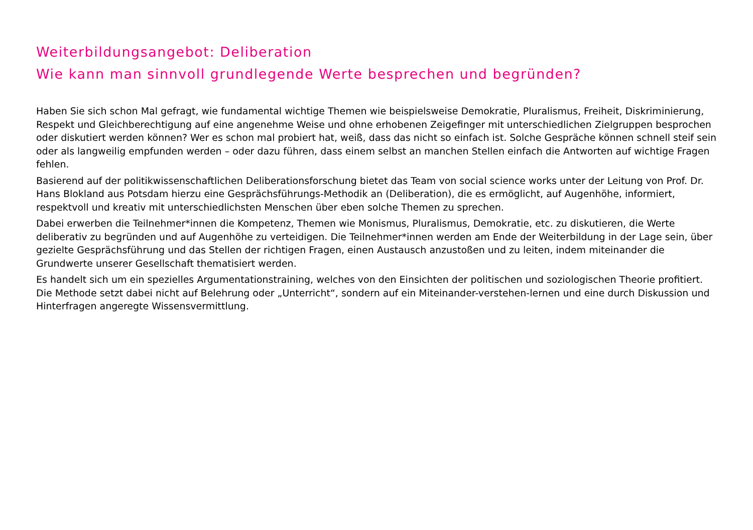Weiterbildungsangebot: Deliberation
Wie kann man sinnvoll grundlegende Werte besprechen und begründen?
Haben Sie sich schon Mal gefragt, wie fundamental wichtige Themen wie beispielsweise Demokratie, Pluralismus, Freiheit, Diskriminierung, Respekt und Gleichberechtigung auf eine angenehme Weise und ohne erhobenen Zeigefinger mit unterschiedlichen Zielgruppen besprochen oder diskutiert werden können? Wer es schon mal probiert hat, weiß, dass das nicht so einfach ist. Solche Gespräche können schnell steif sein oder als langweilig empfunden werden – oder dazu führen, dass einem selbst an manchen Stellen einfach die Antworten auf wichtige Fragen fehlen.
Basierend auf der politikwissenschaftlichen Deliberationsforschung bietet das Team von social science works unter der Leitung von Prof. Dr. Hans Blokland aus Potsdam hierzu eine Gesprächsführungs-Methodik an (Deliberation), die es ermöglicht, auf Augenhöhe, informiert, respektvoll und kreativ mit unterschiedlichsten Menschen über eben solche Themen zu sprechen.
Dabei erwerben die Teilnehmer*innen die Kompetenz, Themen wie Monismus, Pluralismus, Demokratie, etc. zu diskutieren, die Werte deliberativ zu begründen und auf Augenhöhe zu verteidigen. Die Teilnehmer*innen werden am Ende der Weiterbildung in der Lage sein, über gezielte Gesprächsführung und das Stellen der richtigen Fragen, einen Austausch anzustoßen und zu leiten, indem miteinander die Grundwerte unserer Gesellschaft thematisiert werden.
Es handelt sich um ein spezielles Argumentationstraining, welches von den Einsichten der politischen und soziologischen Theorie profitiert. Die Methode setzt dabei nicht auf Belehrung oder „Unterricht“, sondern auf ein Miteinander-verstehen-lernen und eine durch Diskussion und Hinterfragen angeregte Wissensvermittlung.